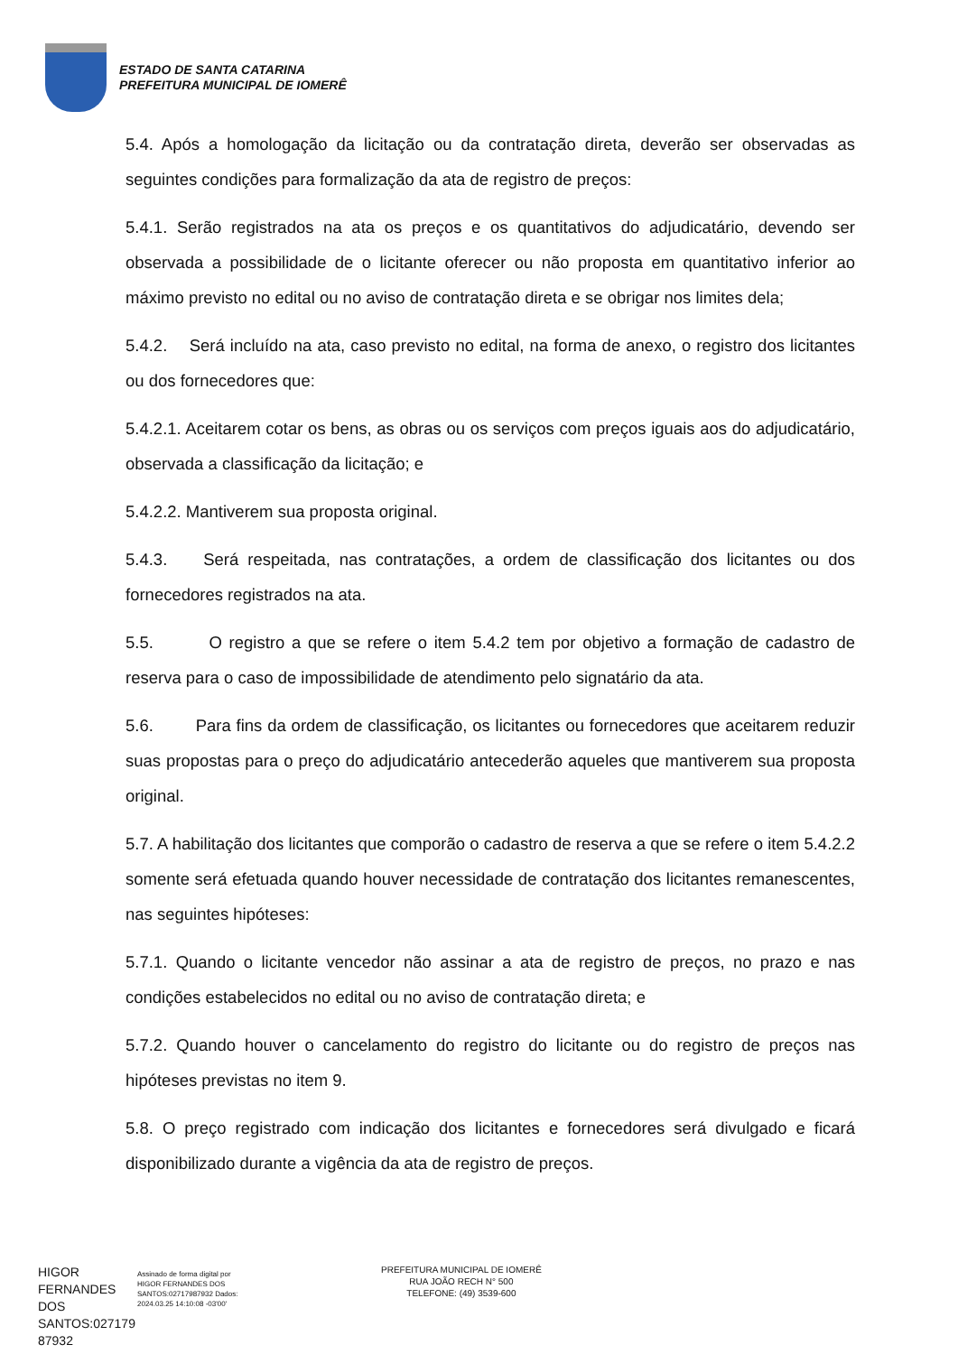ESTADO DE SANTA CATARINA
PREFEITURA MUNICIPAL DE IOMERÊ
5.4. Após a homologação da licitação ou da contratação direta, deverão ser observadas as seguintes condições para formalização da ata de registro de preços:
5.4.1. Serão registrados na ata os preços e os quantitativos do adjudicatário, devendo ser observada a possibilidade de o licitante oferecer ou não proposta em quantitativo inferior ao máximo previsto no edital ou no aviso de contratação direta e se obrigar nos limites dela;
5.4.2. Será incluído na ata, caso previsto no edital, na forma de anexo, o registro dos licitantes ou dos fornecedores que:
5.4.2.1. Aceitarem cotar os bens, as obras ou os serviços com preços iguais aos do adjudicatário, observada a classificação da licitação; e
5.4.2.2. Mantiverem sua proposta original.
5.4.3. Será respeitada, nas contratações, a ordem de classificação dos licitantes ou dos fornecedores registrados na ata.
5.5. O registro a que se refere o item 5.4.2 tem por objetivo a formação de cadastro de reserva para o caso de impossibilidade de atendimento pelo signatário da ata.
5.6. Para fins da ordem de classificação, os licitantes ou fornecedores que aceitarem reduzir suas propostas para o preço do adjudicatário antecederão aqueles que mantiverem sua proposta original.
5.7. A habilitação dos licitantes que comporão o cadastro de reserva a que se refere o item 5.4.2.2 somente será efetuada quando houver necessidade de contratação dos licitantes remanescentes, nas seguintes hipóteses:
5.7.1. Quando o licitante vencedor não assinar a ata de registro de preços, no prazo e nas condições estabelecidos no edital ou no aviso de contratação direta; e
5.7.2. Quando houver o cancelamento do registro do licitante ou do registro de preços nas hipóteses previstas no item 9.
5.8. O preço registrado com indicação dos licitantes e fornecedores será divulgado e ficará disponibilizado durante a vigência da ata de registro de preços.
HIGOR FERNANDES DOS SANTOS:027179 87932
Assinado de forma digital por HIGOR FERNANDES DOS SANTOS:02717987932 Dados: 2024.03.25 14:10:08 -03'00'
PREFEITURA MUNICIPAL DE IOMERÊ
RUA JOÃO RECH N° 500
TELEFONE: (49) 3539-600